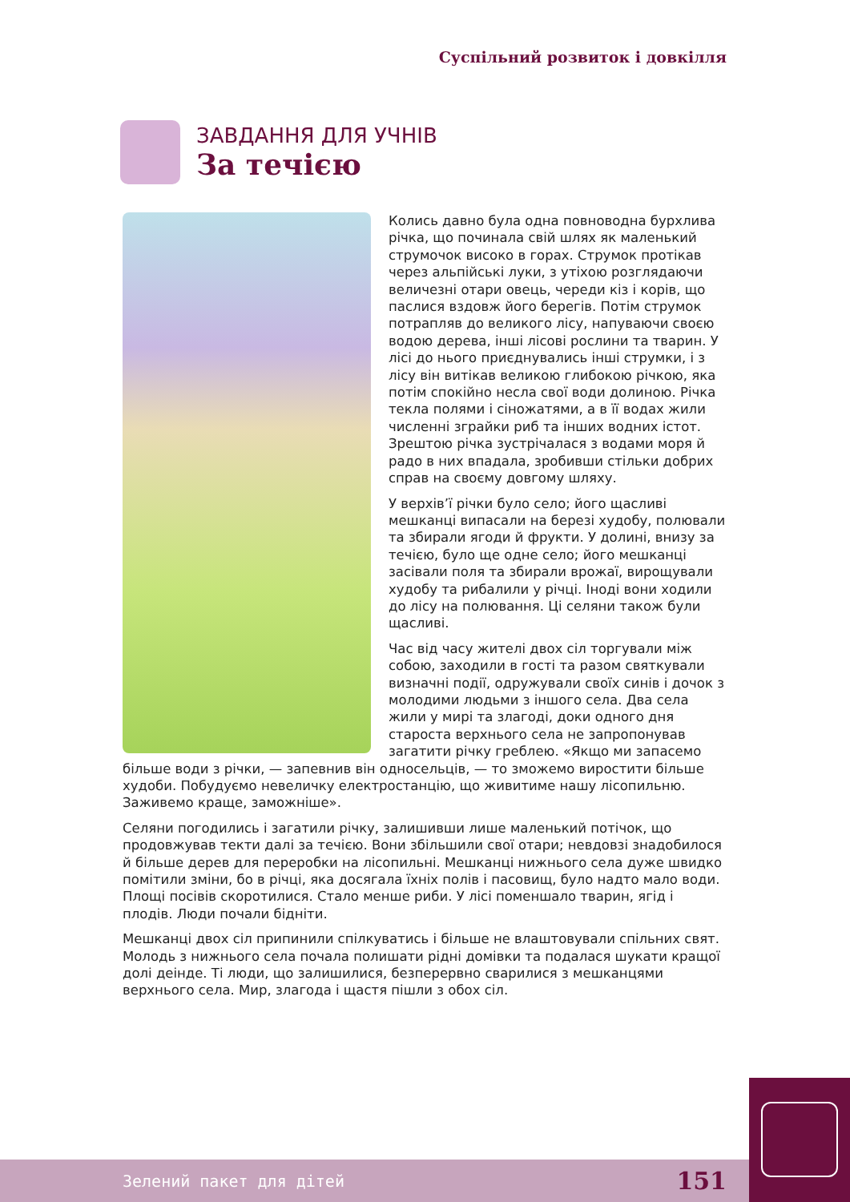Суспільний розвиток і довкілля
ЗАВДАННЯ ДЛЯ УЧНІВ
За течією
Колись давно була одна повноводна бурхлива річка, що починала свій шлях як маленький струмочок високо в горах. Струмок протікав через альпійські луки, з утіхою розглядаючи величезні отари овець, череди кіз і корів, що паслися вздовж його берегів. Потім струмок потрапляв до великого лісу, напуваючи своєю водою дерева, інші лісові рослини та тварин. У лісі до нього приєднувались інші струмки, і з лісу він витікав великою глибокою річкою, яка потім спокійно несла свої води долиною. Річка текла полями і сіножатями, а в її водах жили численні зграйки риб та інших водних істот. Зрештою річка зустрічалася з водами моря й радо в них впадала, зробивши стільки добрих справ на своєму довгому шляху.
У верхів’ї річки було село; його щасливі мешканці випасали на березі худобу, полювали та збирали ягоди й фрукти. У долині, внизу за течією, було ще одне село; його мешканці засівали поля та збирали врожаї, вирощували худобу та рибалили у річці. Іноді вони ходили до лісу на полювання. Ці селяни також були щасливі.
Час від часу жителі двох сіл торгували між собою, заходили в гості та разом святкували визначні події, одружували своїх синів і дочок з молодими людьми з іншого села. Два села жили у мирі та злагоді, доки одного дня староста верхнього села не запропонував загатити річку греблею. «Якщо ми запасемо більше води з річки, — запевнив він односельців, — то зможемо виростити більше худоби. Побудуємо невеличку електростанцію, що живитиме нашу лісопильню. Заживемо краще, заможніше».
Селяни погодились і загатили річку, залишивши лише маленький потічок, що продовжував текти далі за течією. Вони збільшили свої отари; невдовзі знадобилося й більше дерев для переробки на лісопильні. Мешканці нижнього села дуже швидко помітили зміни, бо в річці, яка досягала їхніх полів і пасовищ, було надто мало води. Площі посівів скоротилися. Стало менше риби. У лісі поменшало тварин, ягід і плодів. Люди почали бідніти.
Мешканці двох сіл припинили спілкуватись і більше не влаштовували спільних свят. Молодь з нижнього села почала полишати рідні домівки та подалася шукати кращої долі деінде. Ті люди, що залишилися, безперервно сварилися з мешканцями верхнього села. Мир, злагода і щастя пішли з обох сіл.
Зелений пакет для дітей 151